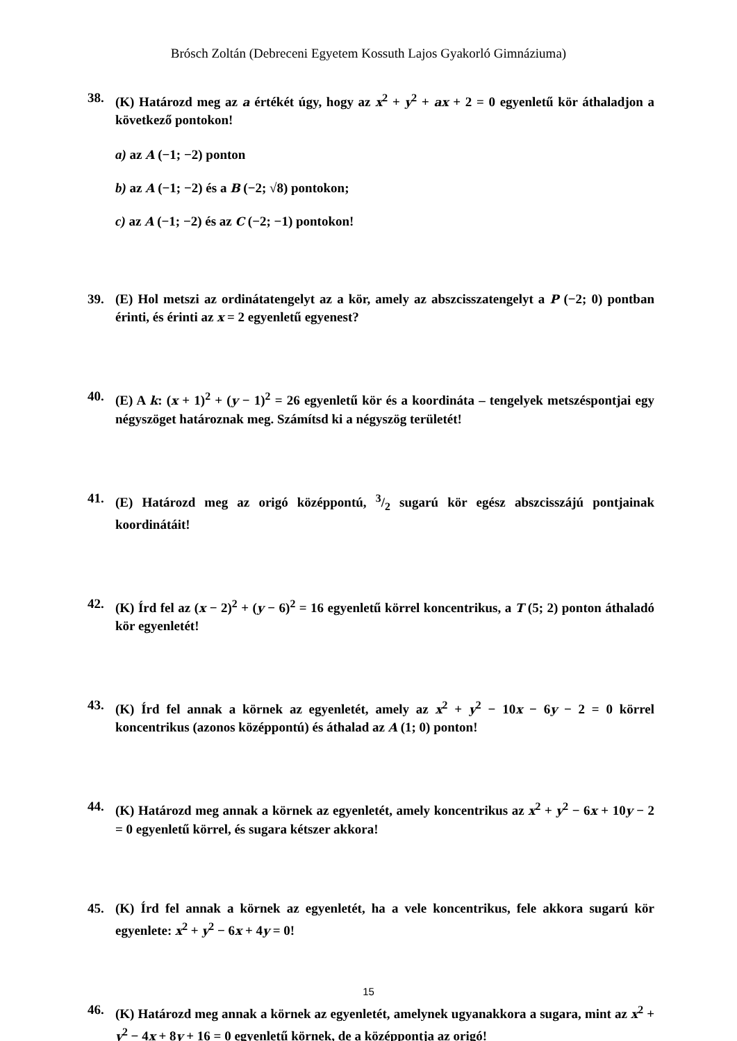Brósch Zoltán (Debreceni Egyetem Kossuth Lajos Gyakorló Gimnáziuma)
38. (K) Határozd meg az a értékét úgy, hogy az x<sup>2</sup> + y<sup>2</sup> + ax + 2 = 0 egyenletű kör áthaladjon a következő pontokon!
a) az A (−1; −2) ponton
b) az A (−1; −2) és a B (−2; √8) pontokon;
c) az A (−1; −2) és az C (−2; −1) pontokon!
39. (E) Hol metszi az ordinátatengelyt az a kör, amely az abszcisszatengelyt a P (−2; 0) pontban érinti, és érinti az x = 2 egyenletű egyenest?
40. (E) A k: (x + 1)<sup>2</sup> + (y − 1)<sup>2</sup> = 26 egyenletű kör és a koordináta – tengelyek metszéspontjai egy négyszöget határoznak meg. Számítsd ki a négyszög területét!
41. (E) Határozd meg az origó középpontú, 3/2 sugarú kör egész abszcisszájú pontjainak koordinátáit!
42. (K) Írd fel az (x − 2)<sup>2</sup> + (y − 6)<sup>2</sup> = 16 egyenletű körrel koncentrikus, a T (5; 2) ponton áthaladó kör egyenletét!
43. (K) Írd fel annak a körnek az egyenletét, amely az x<sup>2</sup> + y<sup>2</sup> − 10x − 6y − 2 = 0 körrel koncentrikus (azonos középpontú) és áthalad az A (1; 0) ponton!
44. (K) Határozd meg annak a körnek az egyenletét, amely koncentrikus az x<sup>2</sup> + y<sup>2</sup> − 6x + 10y − 2 = 0 egyenletű körrel, és sugara kétszer akkora!
45. (K) Írd fel annak a körnek az egyenletét, ha a vele koncentrikus, fele akkora sugarú kör egyenlete: x<sup>2</sup> + y<sup>2</sup> − 6x + 4y = 0!
46. (K) Határozd meg annak a körnek az egyenletét, amelynek ugyanakkora a sugara, mint az x<sup>2</sup> + y<sup>2</sup> − 4x + 8y + 16 = 0 egyenletű körnek, de a középpontja az origó!
15